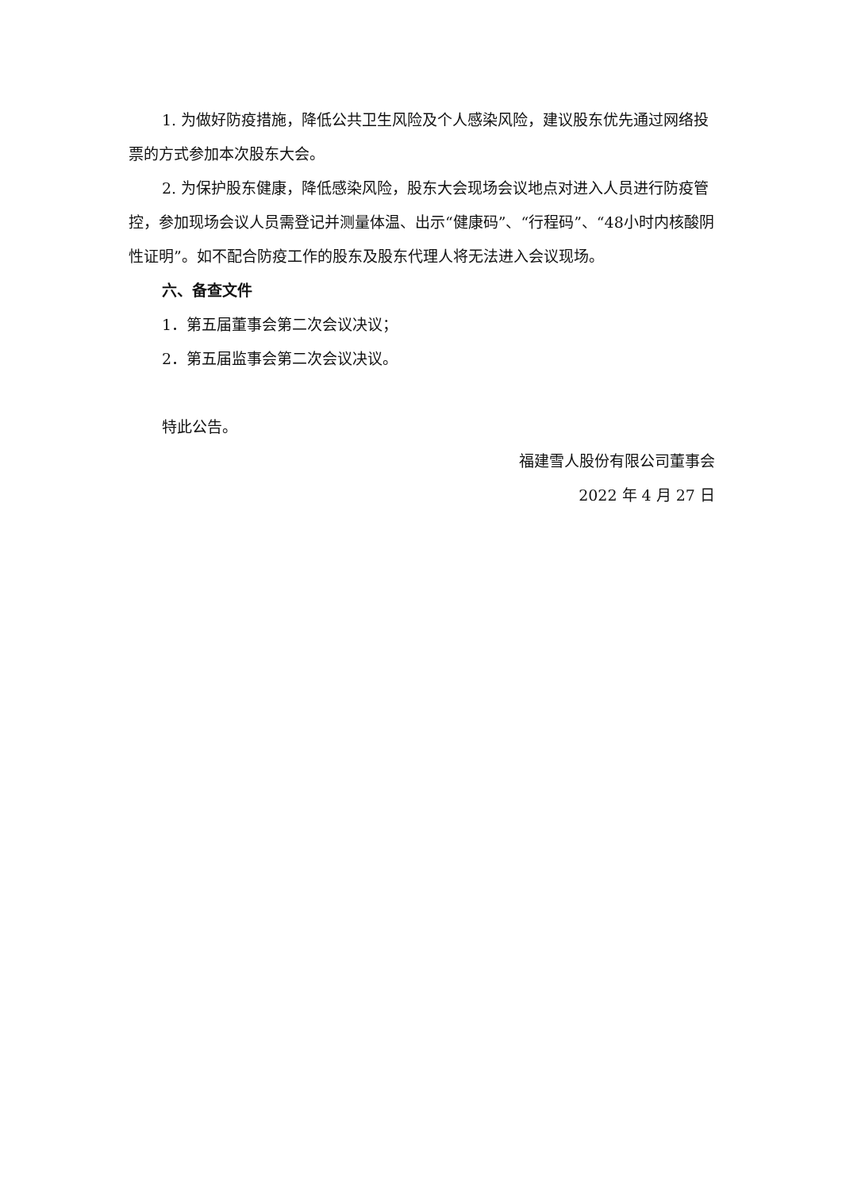1. 为做好防疫措施，降低公共卫生风险及个人感染风险，建议股东优先通过网络投票的方式参加本次股东大会。
2. 为保护股东健康，降低感染风险，股东大会现场会议地点对进入人员进行防疫管控，参加现场会议人员需登记并测量体温、出示“健康码”、“行程码”、“48小时内核酸阴性证明”。如不配合防疫工作的股东及股东代理人将无法进入会议现场。
六、备查文件
1．第五届董事会第二次会议决议；
2．第五届监事会第二次会议决议。
特此公告。
福建雪人股份有限公司董事会
2022 年 4 月 27 日